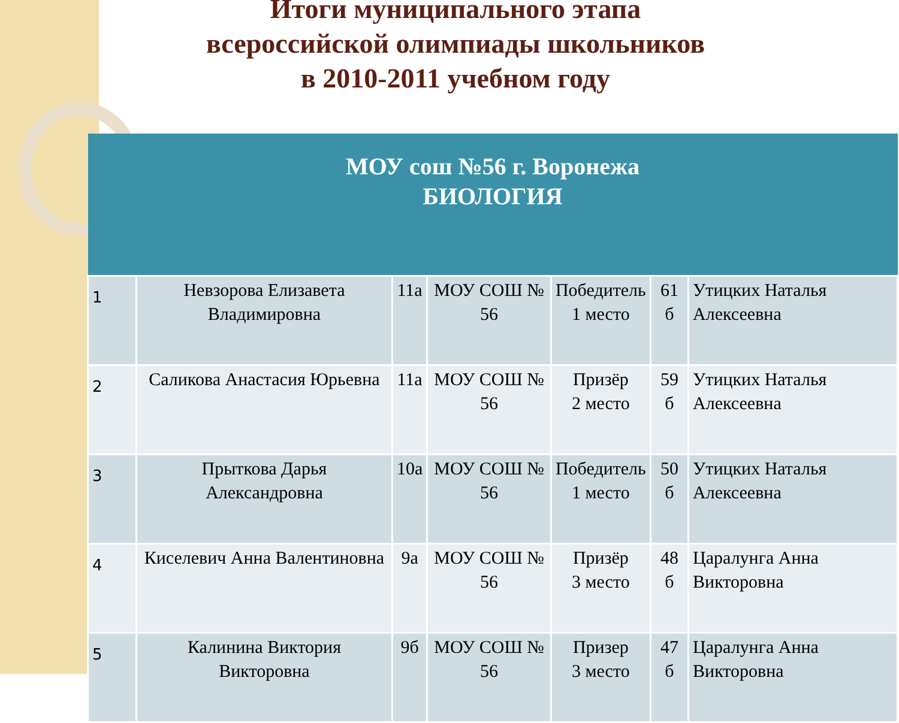Итоги муниципального этапа
всероссийской олимпиады школьников
в 2010-2011 учебном году
| МОУ сош №56 г. Воронежа БИОЛОГИЯ | | | | | | |
| --- | --- | --- | --- | --- | --- | --- |
| 1 | Невзорова Елизавета Владимировна | 11а | МОУ СОШ № 56 | Победитель 1 место | 61 б | Утицких Наталья Алексеевна |
| 2 | Саликова Анастасия Юрьевна | 11а | МОУ СОШ № 56 | Призёр 2 место | 59 б | Утицких Наталья Алексеевна |
| 3 | Прыткова Дарья Александровна | 10а | МОУ СОШ № 56 | Победитель 1 место | 50 б | Утицких Наталья Алексеевна |
| 4 | Киселевич Анна Валентиновна | 9а | МОУ СОШ № 56 | Призёр 3 место | 48 б | Царалунга Анна Викторовна |
| 5 | Калинина Виктория Викторовна | 9б | МОУ СОШ № 56 | Призер 3 место | 47 б | Царалунга Анна Викторовна |